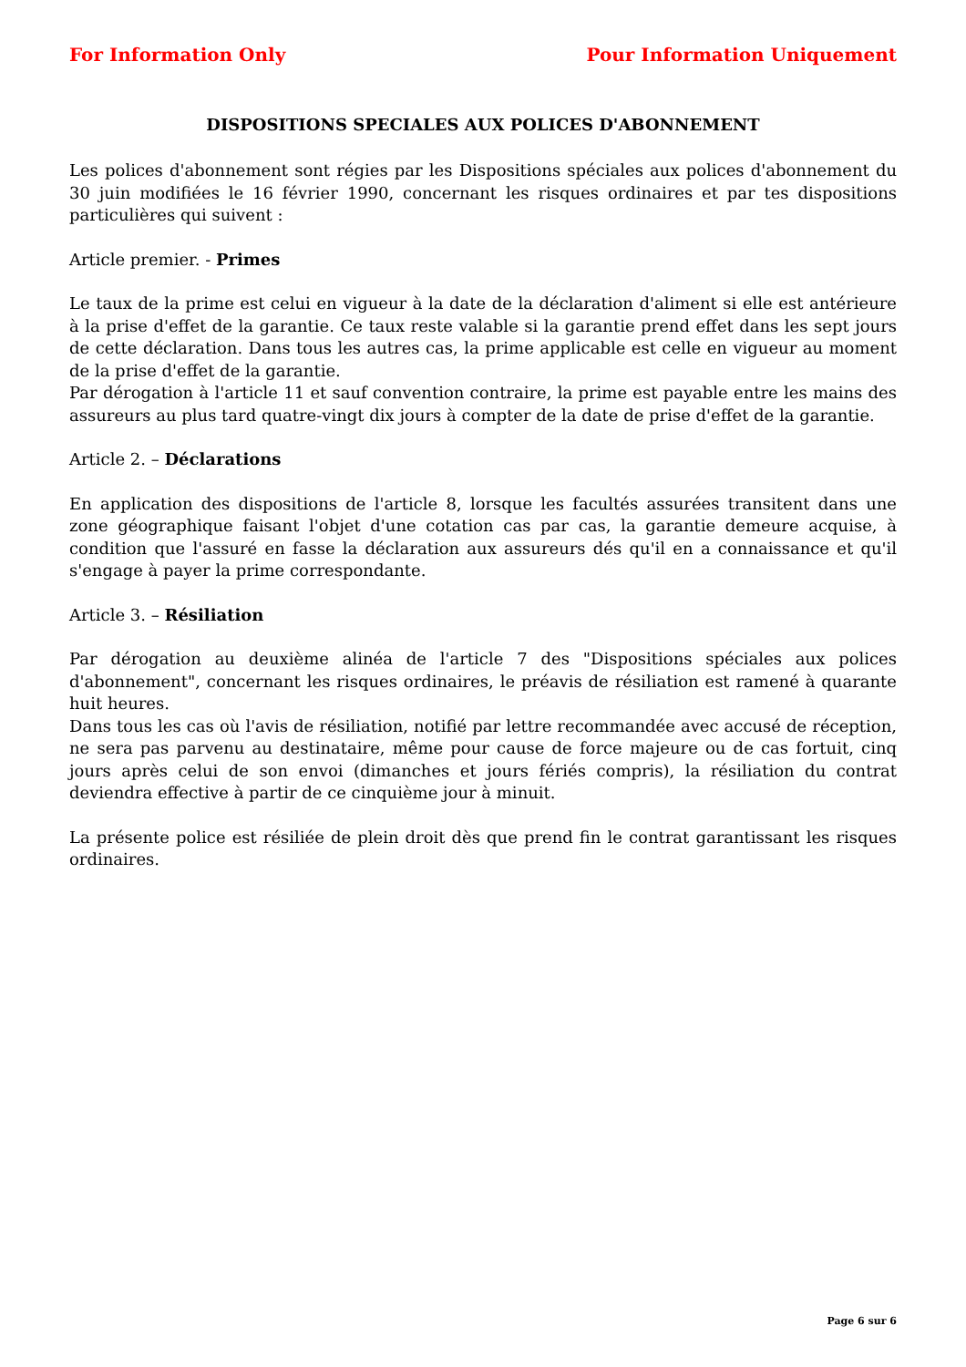For Information Only Pour Information Uniquement
DISPOSITIONS SPECIALES AUX POLICES D'ABONNEMENT
Les polices d'abonnement sont régies par les Dispositions spéciales aux polices d'abonnement du 30 juin modifiées le 16 février 1990, concernant les risques ordinaires et par tes dispositions particulières qui suivent :
Article premier. - Primes
Le taux de la prime est celui en vigueur à la date de la déclaration d'aliment si elle est antérieure à la prise d'effet de la garantie. Ce taux reste valable si la garantie prend effet dans les sept jours de cette déclaration. Dans tous les autres cas, la prime applicable est celle en vigueur au moment de la prise d'effet de la garantie.
Par dérogation à l'article 11 et sauf convention contraire, la prime est payable entre les mains des assureurs au plus tard quatre-vingt dix jours à compter de la date de prise d'effet de la garantie.
Article 2. – Déclarations
En application des dispositions de l'article 8, lorsque les facultés assurées transitent dans une zone géographique faisant l'objet d'une cotation cas par cas, la garantie demeure acquise, à condition que l'assuré en fasse la déclaration aux assureurs dés qu'il en a connaissance et qu'il s'engage à payer la prime correspondante.
Article 3. – Résiliation
Par dérogation au deuxième alinéa de l'article 7 des "Dispositions spéciales aux polices d'abonnement", concernant les risques ordinaires, le préavis de résiliation est ramené à quarante huit heures.
Dans tous les cas où l'avis de résiliation, notifié par lettre recommandée avec accusé de réception, ne sera pas parvenu au destinataire, même pour cause de force majeure ou de cas fortuit, cinq jours après celui de son envoi (dimanches et jours fériés compris), la résiliation du contrat deviendra effective à partir de ce cinquième jour à minuit.
La présente police est résiliée de plein droit dès que prend fin le contrat garantissant les risques ordinaires.
Page 6 sur 6